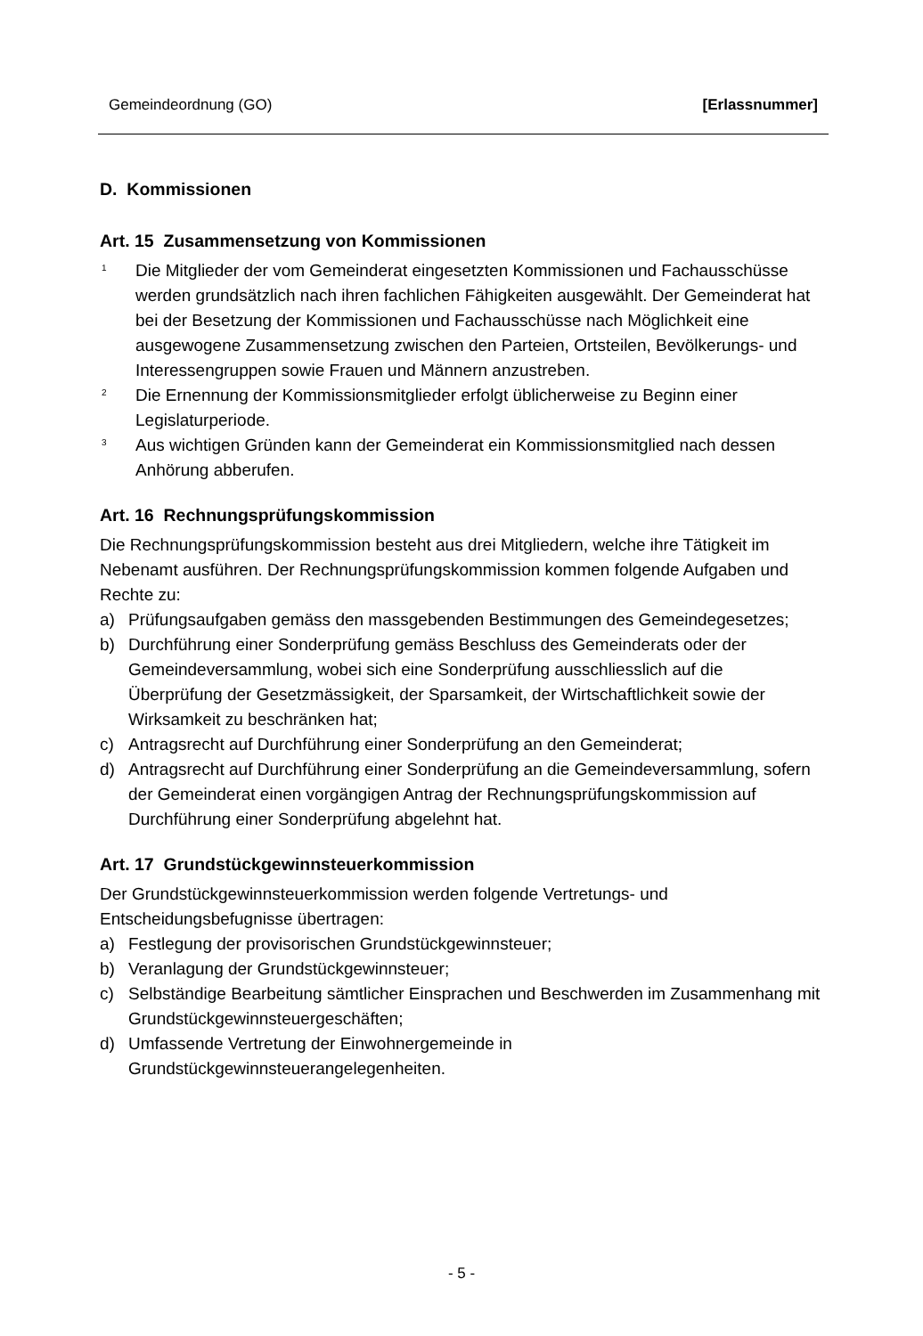Gemeindeordnung (GO) [Erlassnummer]
D. Kommissionen
Art. 15 Zusammensetzung von Kommissionen
<sup>1</sup> Die Mitglieder der vom Gemeinderat eingesetzten Kommissionen und Fachausschüsse werden grundsätzlich nach ihren fachlichen Fähigkeiten ausgewählt. Der Gemeinderat hat bei der Besetzung der Kommissionen und Fachausschüsse nach Möglichkeit eine ausgewogene Zusammensetzung zwischen den Parteien, Ortsteilen, Bevölkerungs- und Interessengruppen sowie Frauen und Männern anzustreben.
<sup>2</sup> Die Ernennung der Kommissionsmitglieder erfolgt üblicherweise zu Beginn einer Legislaturperiode.
<sup>3</sup> Aus wichtigen Gründen kann der Gemeinderat ein Kommissionsmitglied nach dessen Anhörung abberufen.
Art. 16 Rechnungsprüfungskommission
Die Rechnungsprüfungskommission besteht aus drei Mitgliedern, welche ihre Tätigkeit im Nebenamt ausführen. Der Rechnungsprüfungskommission kommen folgende Aufgaben und Rechte zu:
a) Prüfungsaufgaben gemäss den massgebenden Bestimmungen des Gemeindegesetzes;
b) Durchführung einer Sonderprüfung gemäss Beschluss des Gemeinderats oder der Gemeindeversammlung, wobei sich eine Sonderprüfung ausschliesslich auf die Überprüfung der Gesetzmässigkeit, der Sparsamkeit, der Wirtschaftlichkeit sowie der Wirksamkeit zu beschränken hat;
c) Antragsrecht auf Durchführung einer Sonderprüfung an den Gemeinderat;
d) Antragsrecht auf Durchführung einer Sonderprüfung an die Gemeindeversammlung, sofern der Gemeinderat einen vorgängigen Antrag der Rechnungsprüfungskommission auf Durchführung einer Sonderprüfung abgelehnt hat.
Art. 17 Grundstückgewinnsteuerkommission
Der Grundstückgewinnsteuerkommission werden folgende Vertretungs- und Entscheidungsbefugnisse übertragen:
a) Festlegung der provisorischen Grundstückgewinnsteuer;
b) Veranlagung der Grundstückgewinnsteuer;
c) Selbständige Bearbeitung sämtlicher Einsprachen und Beschwerden im Zusammenhang mit Grundstückgewinnsteuergeschäften;
d) Umfassende Vertretung der Einwohnergemeinde in Grundstückgewinnsteuerangelegenheiten.
- 5 -